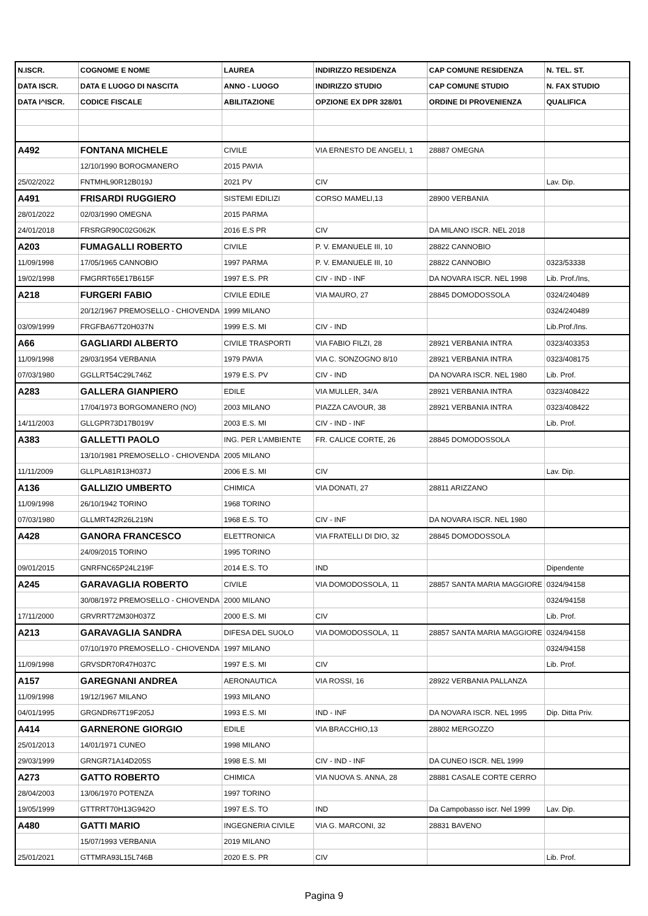| N.ISCR. | COGNOME E NOME | LAUREA | INDIRIZZO RESIDENZA | CAP COMUNE RESIDENZA | N. TEL. ST. |
| --- | --- | --- | --- | --- | --- |
| DATA ISCR. | DATA E LUOGO DI NASCITA | ANNO - LUOGO | INDIRIZZO STUDIO | CAP COMUNE STUDIO | N. FAX STUDIO |
| DATA I^ISCR. | CODICE FISCALE | ABILITAZIONE | OPZIONE EX DPR 328/01 | ORDINE DI PROVENIENZA | QUALIFICA |
| A492 | FONTANA MICHELE | CIVILE | VIA ERNESTO DE ANGELI, 1 | 28887 OMEGNA | |
| | 12/10/1990 BOROGMANERO | 2015 PAVIA | | | |
| 25/02/2022 | FNTMHL90R12B019J | 2021 PV | CIV | | Lav. Dip. |
| A491 | FRISARDI RUGGIERO | SISTEMI EDILIZI | CORSO MAMELI,13 | 28900 VERBANIA | |
| 28/01/2022 | 02/03/1990 OMEGNA | 2015 PARMA | | | |
| 24/01/2018 | FRSRGR90C02G062K | 2016 E.S PR | CIV | DA MILANO ISCR. NEL 2018 | |
| A203 | FUMAGALLI ROBERTO | CIVILE | P. V. EMANUELE III, 10 | 28822 CANNOBIO | |
| 11/09/1998 | 17/05/1965 CANNOBIO | 1997 PARMA | P. V. EMANUELE III, 10 | 28822 CANNOBIO | 0323/53338 |
| 19/02/1998 | FMGRRT65E17B615F | 1997 E.S. PR | CIV - IND - INF | DA NOVARA ISCR. NEL 1998 | Lib. Prof./Ins, |
| A218 | FURGERI FABIO | CIVILE EDILE | VIA MAURO, 27 | 28845 DOMODOSSOLA | 0324/240489 |
| | 20/12/1967 PREMOSELLO - CHIOVENDA | 1999 MILANO | | | 0324/240489 |
| 03/09/1999 | FRGFBA67T20H037N | 1999 E.S. MI | CIV - IND | | Lib.Prof./Ins. |
| A66 | GAGLIARDI ALBERTO | CIVILE TRASPORTI | VIA FABIO FILZI, 28 | 28921 VERBANIA INTRA | 0323/403353 |
| 11/09/1998 | 29/03/1954 VERBANIA | 1979 PAVIA | VIA C. SONZOGNO 8/10 | 28921 VERBANIA INTRA | 0323/408175 |
| 07/03/1980 | GGLLRT54C29L746Z | 1979 E.S. PV | CIV - IND | DA NOVARA ISCR. NEL 1980 | Lib. Prof. |
| A283 | GALLERA GIANPIERO | EDILE | VIA MULLER, 34/A | 28921 VERBANIA INTRA | 0323/408422 |
| | 17/04/1973 BORGOMANERO (NO) | 2003 MILANO | PIAZZA CAVOUR, 38 | 28921 VERBANIA INTRA | 0323/408422 |
| 14/11/2003 | GLLGPR73D17B019V | 2003 E.S. MI | CIV - IND - INF | | Lib. Prof. |
| A383 | GALLETTI PAOLO | ING. PER L'AMBIENTE | FR. CALICE CORTE, 26 | 28845 DOMODOSSOLA | |
| | 13/10/1981 PREMOSELLO - CHIOVENDA | 2005 MILANO | | | |
| 11/11/2009 | GLLPLA81R13H037J | 2006 E.S. MI | CIV | | Lav. Dip. |
| A136 | GALLIZIO UMBERTO | CHIMICA | VIA DONATI, 27 | 28811 ARIZZANO | |
| 11/09/1998 | 26/10/1942 TORINO | 1968 TORINO | | | |
| 07/03/1980 | GLLMRT42R26L219N | 1968 E.S. TO | CIV - INF | DA NOVARA ISCR. NEL 1980 | |
| A428 | GANORA FRANCESCO | ELETTRONICA | VIA FRATELLI DI DIO, 32 | 28845 DOMODOSSOLA | |
| | 24/09/2015 TORINO | 1995 TORINO | | | |
| 09/01/2015 | GNRFNC65P24L219F | 2014 E.S. TO | IND | | Dipendente |
| A245 | GARAVAGLIA ROBERTO | CIVILE | VIA DOMODOSSOLA, 11 | 28857 SANTA MARIA MAGGIORE | 0324/94158 |
| | 30/08/1972 PREMOSELLO - CHIOVENDA | 2000 MILANO | | | 0324/94158 |
| 17/11/2000 | GRVRRT72M30H037Z | 2000 E.S. MI | CIV | | Lib. Prof. |
| A213 | GARAVAGLIA SANDRA | DIFESA DEL SUOLO | VIA DOMODOSSOLA, 11 | 28857 SANTA MARIA MAGGIORE | 0324/94158 |
| | 07/10/1970 PREMOSELLO - CHIOVENDA | 1997 MILANO | | | 0324/94158 |
| 11/09/1998 | GRVSDR70R47H037C | 1997 E.S. MI | CIV | | Lib. Prof. |
| A157 | GAREGNANI ANDREA | AERONAUTICA | VIA ROSSI, 16 | 28922 VERBANIA PALLANZA | |
| 11/09/1998 | 19/12/1967 MILANO | 1993 MILANO | | | |
| 04/01/1995 | GRGNDR67T19F205J | 1993 E.S. MI | IND - INF | DA NOVARA ISCR. NEL 1995 | Dip. Ditta Priv. |
| A414 | GARNERONE GIORGIO | EDILE | VIA BRACCHIO,13 | 28802 MERGOZZO | |
| 25/01/2013 | 14/01/1971 CUNEO | 1998 MILANO | | | |
| 29/03/1999 | GRNGR71A14D205S | 1998 E.S. MI | CIV - IND - INF | DA CUNEO ISCR. NEL 1999 | |
| A273 | GATTO ROBERTO | CHIMICA | VIA NUOVA S. ANNA, 28 | 28881 CASALE CORTE CERRO | |
| 28/04/2003 | 13/06/1970 POTENZA | 1997 TORINO | | | |
| 19/05/1999 | GTTRRT70H13G942O | 1997 E.S. TO | IND | Da Campobasso iscr. Nel 1999 | Lav. Dip. |
| A480 | GATTI MARIO | INGEGNERIA CIVILE | VIA G. MARCONI, 32 | 28831 BAVENO | |
| | 15/07/1993 VERBANIA | 2019 MILANO | | | |
| 25/01/2021 | GTTMRA93L15L746B | 2020 E.S. PR | CIV | | Lib. Prof. |
Pagina 9